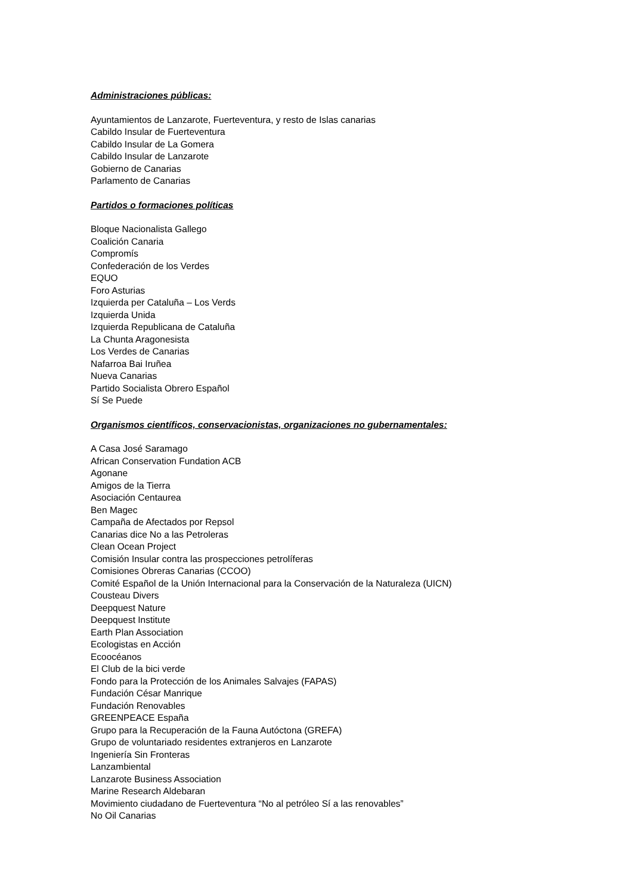Administraciones públicas:
Ayuntamientos de Lanzarote, Fuerteventura, y resto de Islas canarias
Cabildo Insular de Fuerteventura
Cabildo Insular de La Gomera
Cabildo Insular de Lanzarote
Gobierno de Canarias
Parlamento de Canarias
Partidos o formaciones políticas
Bloque Nacionalista Gallego
Coalición Canaria
Compromís
Confederación de los Verdes
EQUO
Foro Asturias
Izquierda per Cataluña – Los Verds
Izquierda Unida
Izquierda Republicana de Cataluña
La Chunta Aragonesista
Los Verdes de Canarias
Nafarroa Bai Iruñea
Nueva Canarias
Partido Socialista Obrero Español
Sí Se Puede
Organismos científicos, conservacionistas, organizaciones no gubernamentales:
A Casa José Saramago
African Conservation Fundation ACB
Agonane
Amigos de la Tierra
Asociación Centaurea
Ben Magec
Campaña de Afectados por Repsol
Canarias dice No a las Petroleras
Clean Ocean Project
Comisión Insular contra las prospecciones petrolíferas
Comisiones Obreras Canarias (CCOO)
Comité Español de la Unión Internacional para la Conservación de la Naturaleza (UICN)
Cousteau Divers
Deepquest Nature
Deepquest Institute
Earth Plan Association
Ecologistas en Acción
Ecoocéanos
El Club de la bici verde
Fondo para la Protección de los Animales Salvajes (FAPAS)
Fundación César Manrique
Fundación Renovables
GREENPEACE España
Grupo para la Recuperación de la Fauna Autóctona (GREFA)
Grupo de voluntariado residentes extranjeros en Lanzarote
Ingeniería Sin Fronteras
Lanzambiental
Lanzarote Business Association
Marine Research Aldebaran
Movimiento ciudadano de Fuerteventura “No al petróleo Sí a las renovables”
No Oil Canarias